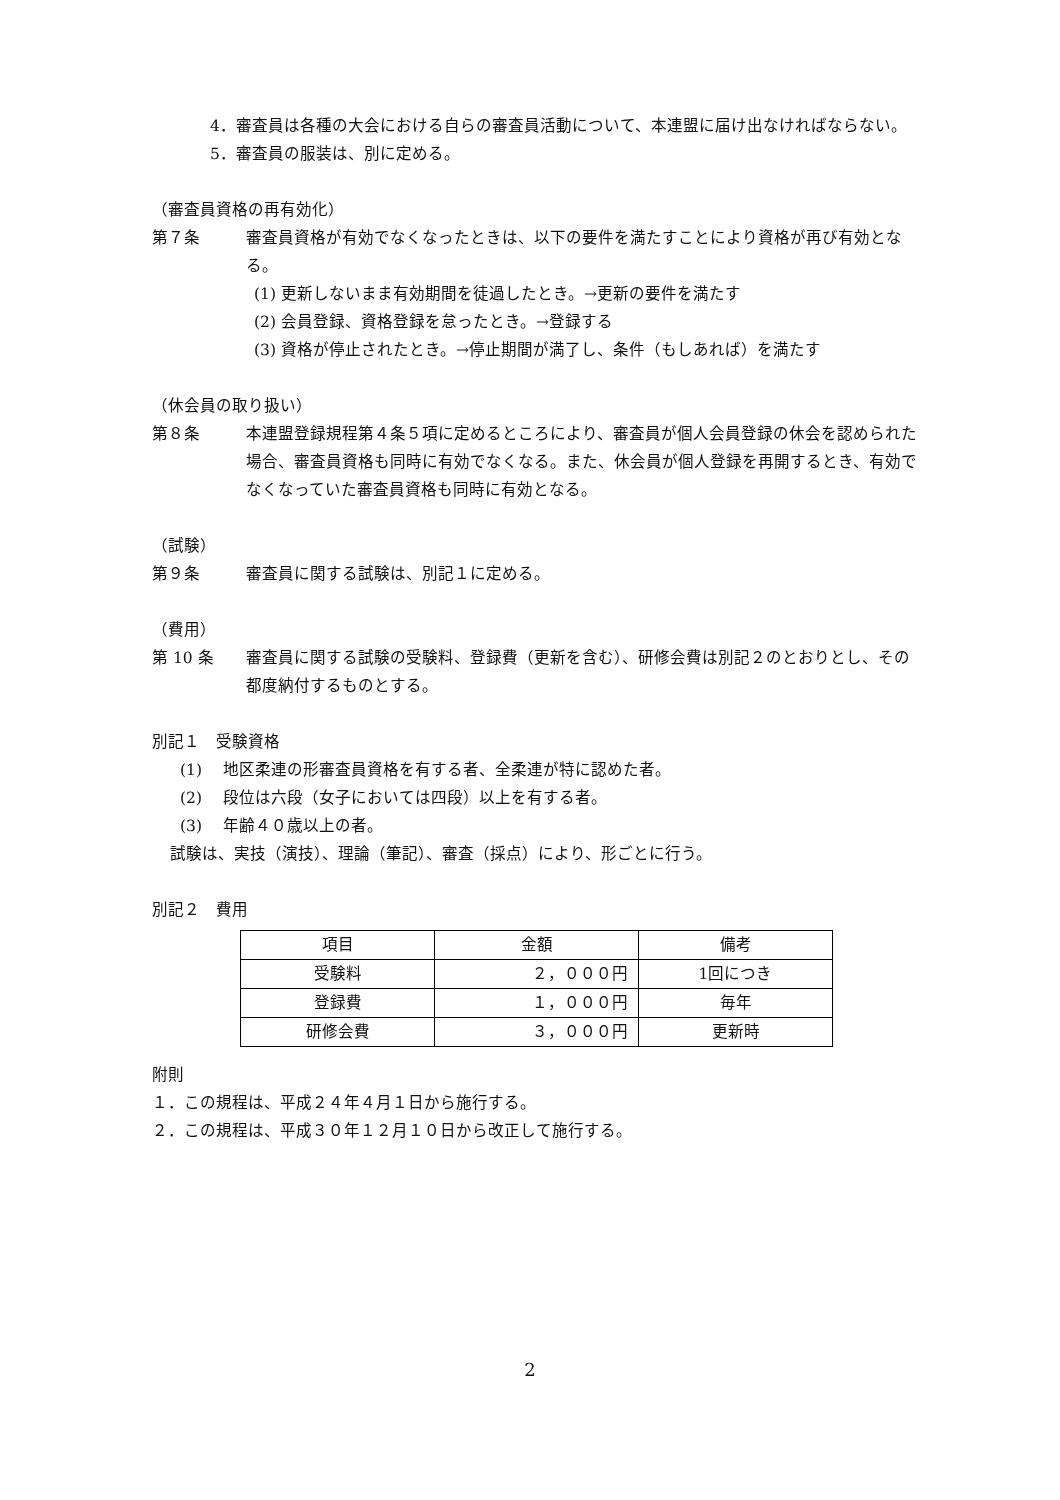4．審査員は各種の大会における自らの審査員活動について、本連盟に届け出なければならない。
5．審査員の服装は、別に定める。
（審査員資格の再有効化）
第７条 審査員資格が有効でなくなったときは、以下の要件を満たすことにより資格が再び有効となる。
(1) 更新しないまま有効期間を徒過したとき。→更新の要件を満たす
(2) 会員登録、資格登録を怠ったとき。→登録する
(3) 資格が停止されたとき。→停止期間が満了し、条件（もしあれば）を満たす
（休会員の取り扱い）
第８条 本連盟登録規程第４条５項に定めるところにより、審査員が個人会員登録の休会を認められた場合、審査員資格も同時に有効でなくなる。また、休会員が個人登録を再開するとき、有効でなくなっていた審査員資格も同時に有効となる。
（試験）
第９条 審査員に関する試験は、別記１に定める。
（費用）
第 10 条 審査員に関する試験の受験料、登録費（更新を含む）、研修会費は別記２のとおりとし、その都度納付するものとする。
別記１　受験資格
(1)　 地区柔連の形審査員資格を有する者、全柔連が特に認めた者。
(2)　 段位は六段（女子においては四段）以上を有する者。
(3)　 年齢４０歳以上の者。
試験は、実技（演技）、理論（筆記）、審査（採点）により、形ごとに行う。
別記２　費用
| 項目 | 金額 | 備考 |
| --- | --- | --- |
| 受験料 | ２，０００円 | 1回につき |
| 登録費 | １，０００円 | 毎年 |
| 研修会費 | ３，０００円 | 更新時 |
附則
１．この規程は、平成２４年４月１日から施行する。
２．この規程は、平成３０年１２月１０日から改正して施行する。
2